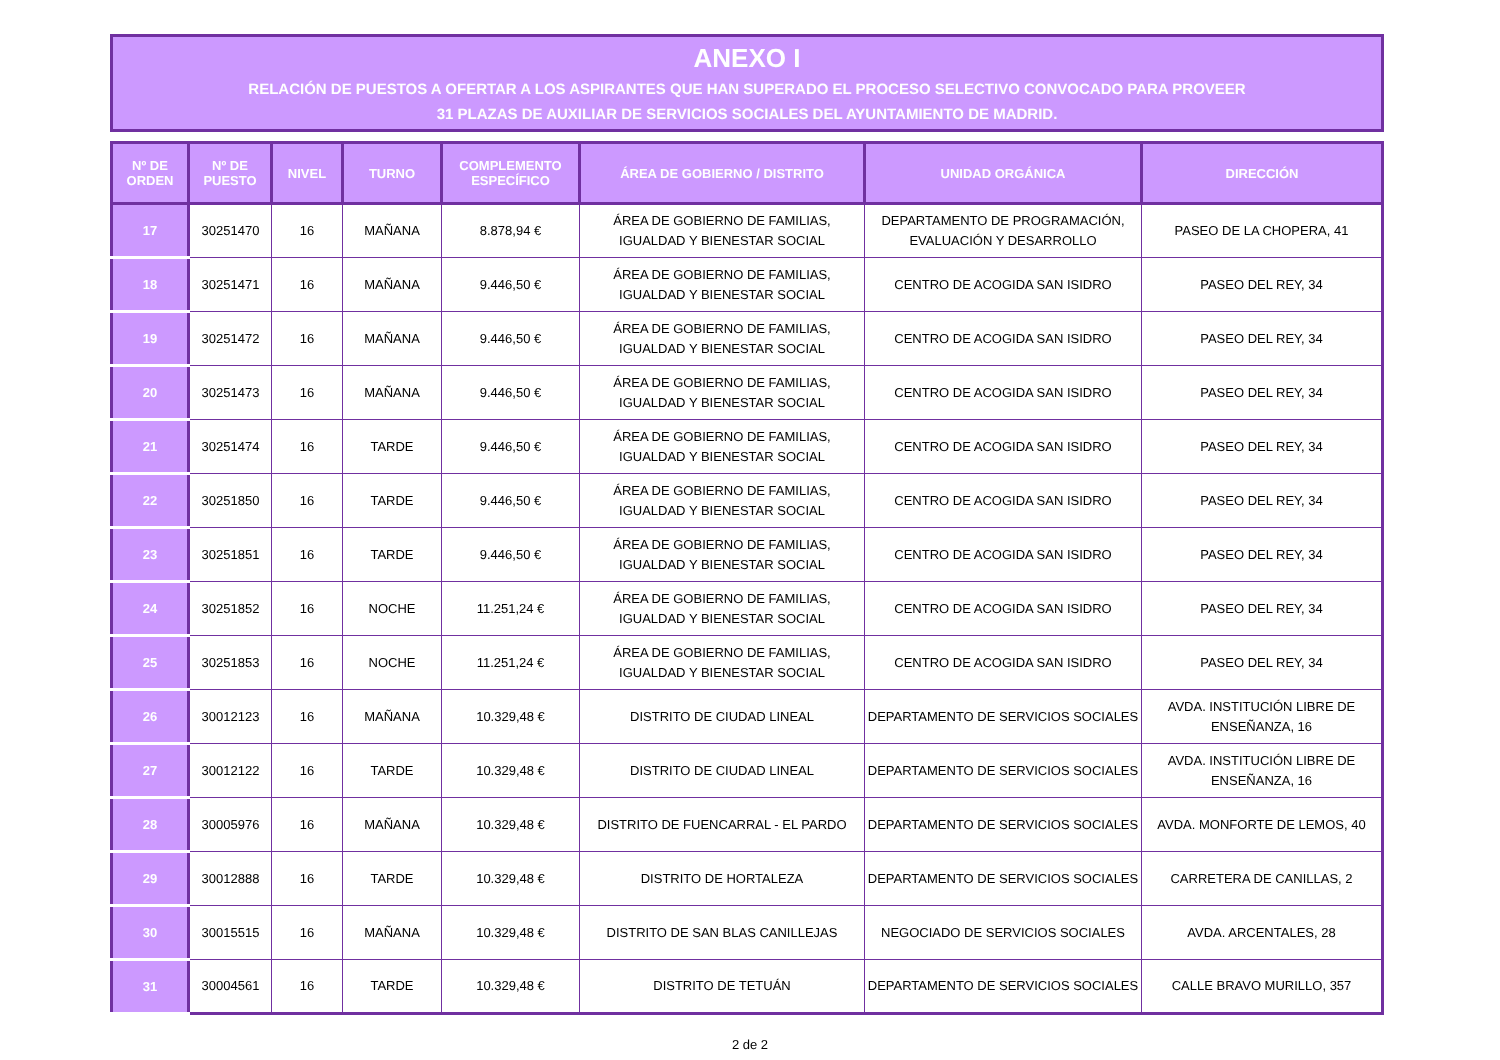ANEXO I
RELACIÓN DE PUESTOS A OFERTAR A LOS ASPIRANTES QUE HAN SUPERADO EL PROCESO SELECTIVO CONVOCADO PARA PROVEER
31 PLAZAS DE AUXILIAR DE SERVICIOS SOCIALES DEL AYUNTAMIENTO DE MADRID.
| Nº DE ORDEN | Nº DE PUESTO | NIVEL | TURNO | COMPLEMENTO ESPECÍFICO | ÁREA DE GOBIERNO / DISTRITO | UNIDAD ORGÁNICA | DIRECCIÓN |
| --- | --- | --- | --- | --- | --- | --- | --- |
| 17 | 30251470 | 16 | MAÑANA | 8.878,94 € | ÁREA DE GOBIERNO DE FAMILIAS, IGUALDAD Y BIENESTAR SOCIAL | DEPARTAMENTO DE PROGRAMACIÓN, EVALUACIÓN Y DESARROLLO | PASEO DE LA CHOPERA, 41 |
| 18 | 30251471 | 16 | MAÑANA | 9.446,50 € | ÁREA DE GOBIERNO DE FAMILIAS, IGUALDAD Y BIENESTAR SOCIAL | CENTRO DE ACOGIDA SAN ISIDRO | PASEO DEL REY, 34 |
| 19 | 30251472 | 16 | MAÑANA | 9.446,50 € | ÁREA DE GOBIERNO DE FAMILIAS, IGUALDAD Y BIENESTAR SOCIAL | CENTRO DE ACOGIDA SAN ISIDRO | PASEO DEL REY, 34 |
| 20 | 30251473 | 16 | MAÑANA | 9.446,50 € | ÁREA DE GOBIERNO DE FAMILIAS, IGUALDAD Y BIENESTAR SOCIAL | CENTRO DE ACOGIDA SAN ISIDRO | PASEO DEL REY, 34 |
| 21 | 30251474 | 16 | TARDE | 9.446,50 € | ÁREA DE GOBIERNO DE FAMILIAS, IGUALDAD Y BIENESTAR SOCIAL | CENTRO DE ACOGIDA SAN ISIDRO | PASEO DEL REY, 34 |
| 22 | 30251850 | 16 | TARDE | 9.446,50 € | ÁREA DE GOBIERNO DE FAMILIAS, IGUALDAD Y BIENESTAR SOCIAL | CENTRO DE ACOGIDA SAN ISIDRO | PASEO DEL REY, 34 |
| 23 | 30251851 | 16 | TARDE | 9.446,50 € | ÁREA DE GOBIERNO DE FAMILIAS, IGUALDAD Y BIENESTAR SOCIAL | CENTRO DE ACOGIDA SAN ISIDRO | PASEO DEL REY, 34 |
| 24 | 30251852 | 16 | NOCHE | 11.251,24 € | ÁREA DE GOBIERNO DE FAMILIAS, IGUALDAD Y BIENESTAR SOCIAL | CENTRO DE ACOGIDA SAN ISIDRO | PASEO DEL REY, 34 |
| 25 | 30251853 | 16 | NOCHE | 11.251,24 € | ÁREA DE GOBIERNO DE FAMILIAS, IGUALDAD Y BIENESTAR SOCIAL | CENTRO DE ACOGIDA SAN ISIDRO | PASEO DEL REY, 34 |
| 26 | 30012123 | 16 | MAÑANA | 10.329,48 € | DISTRITO DE CIUDAD LINEAL | DEPARTAMENTO DE SERVICIOS SOCIALES | AVDA. INSTITUCIÓN LIBRE DE ENSEÑANZA, 16 |
| 27 | 30012122 | 16 | TARDE | 10.329,48 € | DISTRITO DE CIUDAD LINEAL | DEPARTAMENTO DE SERVICIOS SOCIALES | AVDA. INSTITUCIÓN LIBRE DE ENSEÑANZA, 16 |
| 28 | 30005976 | 16 | MAÑANA | 10.329,48 € | DISTRITO DE FUENCARRAL - EL PARDO | DEPARTAMENTO DE SERVICIOS SOCIALES | AVDA. MONFORTE DE LEMOS, 40 |
| 29 | 30012888 | 16 | TARDE | 10.329,48 € | DISTRITO DE HORTALEZA | DEPARTAMENTO DE SERVICIOS SOCIALES | CARRETERA DE CANILLAS, 2 |
| 30 | 30015515 | 16 | MAÑANA | 10.329,48 € | DISTRITO DE SAN BLAS CANILLEJAS | NEGOCIADO DE SERVICIOS SOCIALES | AVDA. ARCENTALES, 28 |
| 31 | 30004561 | 16 | TARDE | 10.329,48 € | DISTRITO DE TETUÁN | DEPARTAMENTO DE SERVICIOS SOCIALES | CALLE BRAVO MURILLO, 357 |
2 de 2